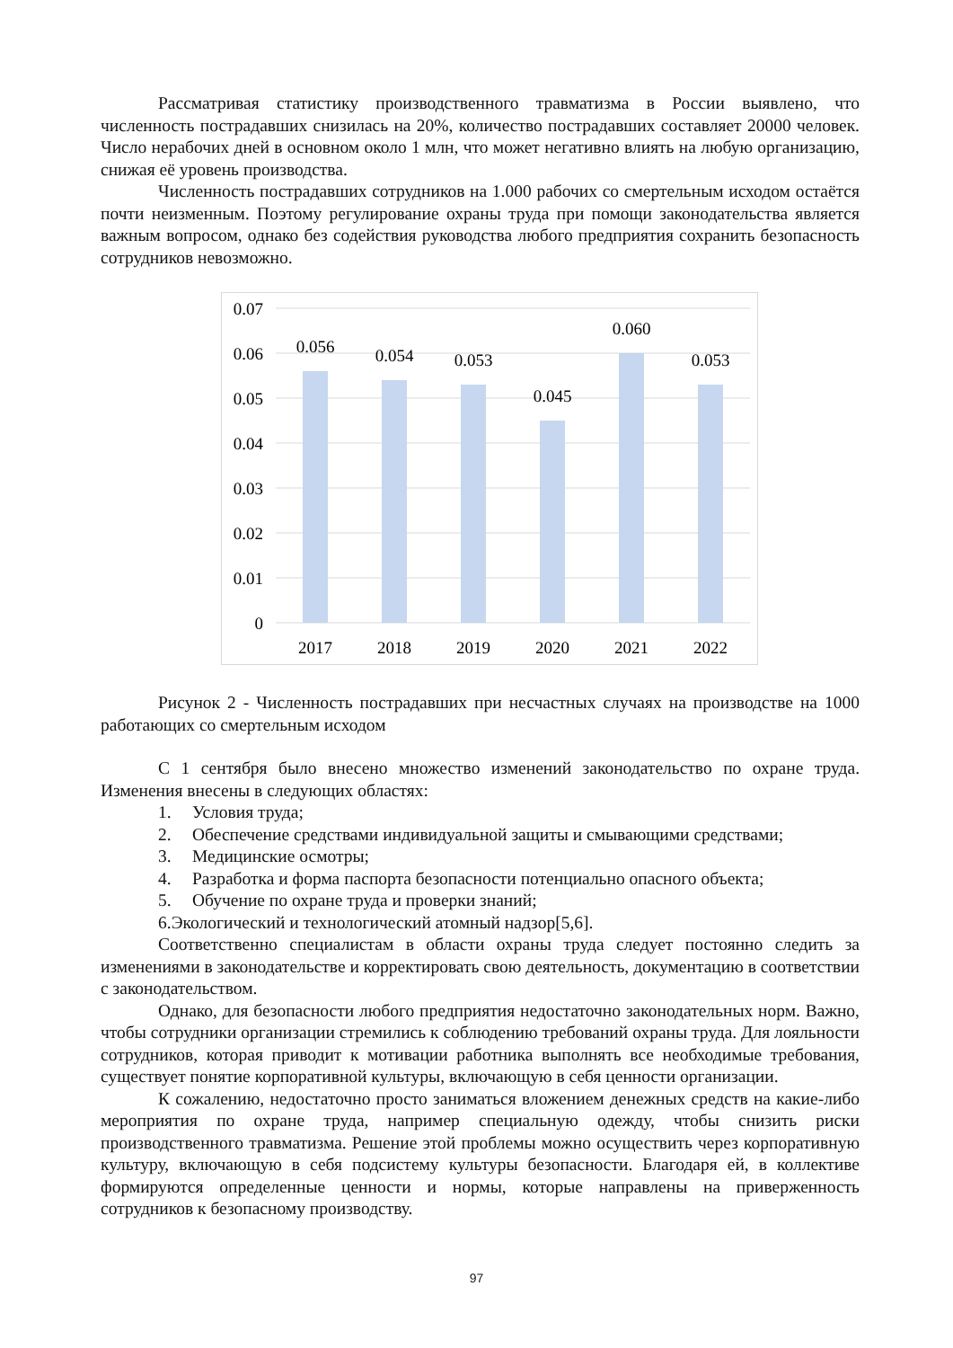Рассматривая статистику производственного травматизма в России выявлено, что численность пострадавших снизилась на 20%, количество пострадавших составляет 20000 человек. Число нерабочих дней в основном около 1 млн, что может негативно влиять на любую организацию, снижая её уровень производства.
Численность пострадавших сотрудников на 1.000 рабочих со смертельным исходом остаётся почти неизменным. Поэтому регулирование охраны труда при помощи законодательства является важным вопросом, однако без содействия руководства любого предприятия сохранить безопасность сотрудников невозможно.
0.07
0.06
0.05
0.04
0.03
0.02
0.01
0
0.056
0.054
0.053
0.045
0.060
0.053
2017
2018
2019
2020
2021
2022
Рисунок 2 - Численность пострадавших при несчастных случаях на производстве на 1000 работающих со смертельным исходом
С 1 сентября было внесено множество изменений законодательство по охране труда. Изменения внесены в следующих областях:
1. Условия труда;
2. Обеспечение средствами индивидуальной защиты и смывающими средствами;
3. Медицинские осмотры;
4. Разработка и форма паспорта безопасности потенциально опасного объекта;
5. Обучение по охране труда и проверки знаний;
6.Экологический и технологический атомный надзор[5,6].
Соответственно специалистам в области охраны труда следует постоянно следить за изменениями в законодательстве и корректировать свою деятельность, документацию в соответствии с законодательством.
Однако, для безопасности любого предприятия недостаточно законодательных норм. Важно, чтобы сотрудники организации стремились к соблюдению требований охраны труда. Для лояльности сотрудников, которая приводит к мотивации работника выполнять все необходимые требования, существует понятие корпоративной культуры, включающую в себя ценности организации.
К сожалению, недостаточно просто заниматься вложением денежных средств на какие-либо мероприятия по охране труда, например специальную одежду, чтобы снизить риски производственного травматизма. Решение этой проблемы можно осуществить через корпоративную культуру, включающую в себя подсистему культуры безопасности. Благодаря ей, в коллективе формируются определенные ценности и нормы, которые направлены на приверженность сотрудников к безопасному производству.
97